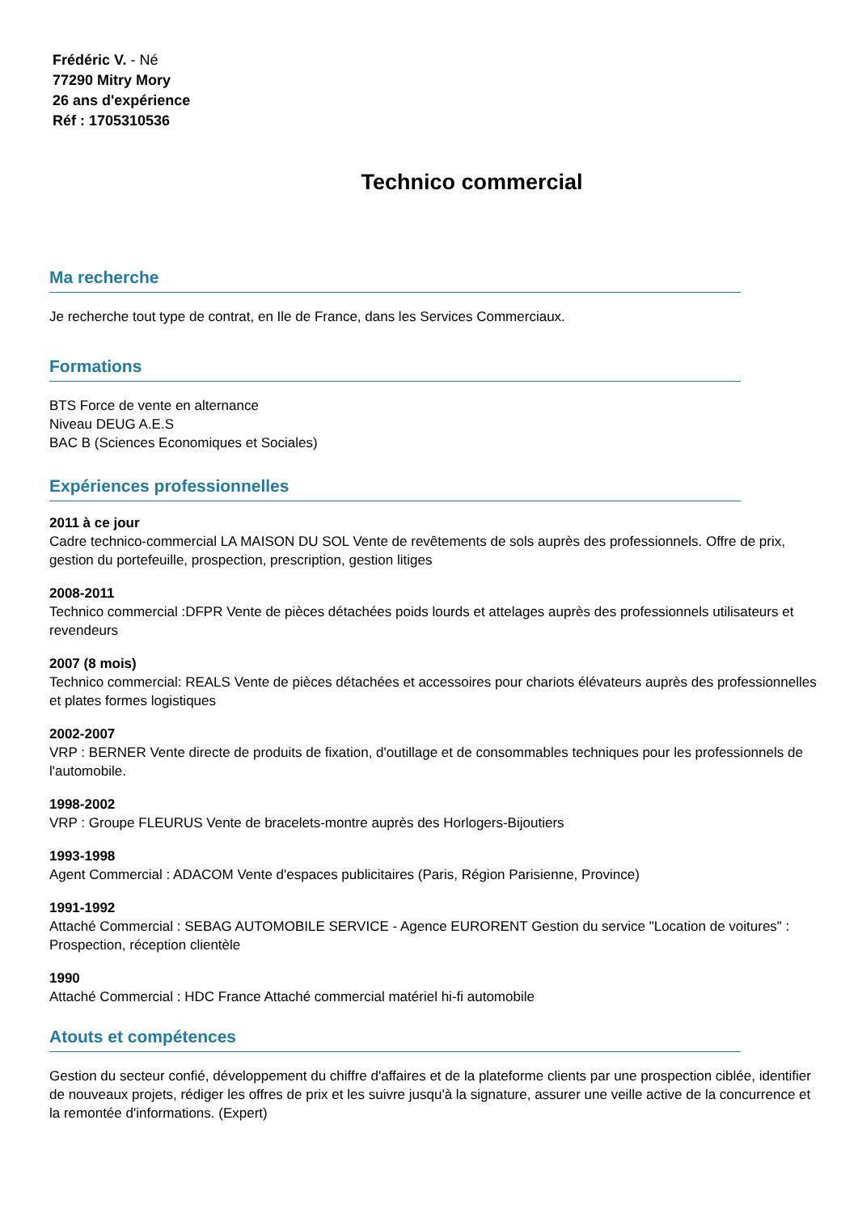Frédéric V. - Né
77290 Mitry Mory
26 ans d'expérience
Réf : 1705310536
Technico commercial
Ma recherche
Je recherche tout type de contrat, en Ile de France, dans les Services Commerciaux.
Formations
BTS Force de vente en alternance
Niveau DEUG A.E.S
BAC B (Sciences Economiques et Sociales)
Expériences professionnelles
2011 à ce jour
Cadre technico-commercial LA MAISON DU SOL Vente de revêtements de sols auprès des professionnels. Offre de prix, gestion du portefeuille, prospection, prescription, gestion litiges
2008-2011
Technico commercial :DFPR Vente de pièces détachées poids lourds et attelages auprès des professionnels utilisateurs et revendeurs
2007 (8 mois)
Technico commercial: REALS Vente de pièces détachées et accessoires pour chariots élévateurs auprès des professionnelles et plates formes logistiques
2002-2007
VRP : BERNER Vente directe de produits de fixation, d'outillage et de consommables techniques pour les professionnels de l'automobile.
1998-2002
VRP : Groupe FLEURUS Vente de bracelets-montre auprès des Horlogers-Bijoutiers
1993-1998
Agent Commercial : ADACOM Vente d'espaces publicitaires (Paris, Région Parisienne, Province)
1991-1992
Attaché Commercial : SEBAG AUTOMOBILE SERVICE - Agence EURORENT Gestion du service "Location de voitures" : Prospection, réception clientèle
1990
Attaché Commercial : HDC France Attaché commercial matériel hi-fi automobile
Atouts et compétences
Gestion du secteur confié, développement du chiffre d'affaires et de la plateforme clients par une prospection ciblée, identifier de nouveaux projets, rédiger les offres de prix et les suivre jusqu'à la signature, assurer une veille active de la concurrence et la remontée d'informations. (Expert)